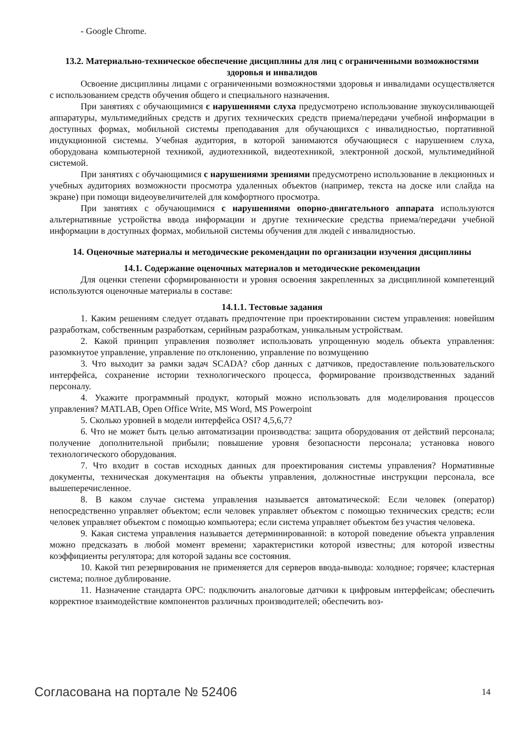- Google Chrome.
13.2. Материально-техническое обеспечение дисциплины для лиц с ограниченными возможностями здоровья и инвалидов
Освоение дисциплины лицами с ограниченными возможностями здоровья и инвалидами осуществляется с использованием средств обучения общего и специального назначения.
При занятиях с обучающимися с нарушениями слуха предусмотрено использование звукоусиливающей аппаратуры, мультимедийных средств и других технических средств приема/передачи учебной информации в доступных формах, мобильной системы преподавания для обучающихся с инвалидностью, портативной индукционной системы. Учебная аудитория, в которой занимаются обучающиеся с нарушением слуха, оборудована компьютерной техникой, аудиотехникой, видеотехникой, электронной доской, мультимедийной системой.
При занятиях с обучающимися с нарушениями зрениями предусмотрено использование в лекционных и учебных аудиториях возможности просмотра удаленных объектов (например, текста на доске или слайда на экране) при помощи видеоувеличителей для комфортного просмотра.
При занятиях с обучающимися с нарушениями опорно-двигательного аппарата используются альтернативные устройства ввода информации и другие технические средства приема/передачи учебной информации в доступных формах, мобильной системы обучения для людей с инвалидностью.
14. Оценочные материалы и методические рекомендации по организации изучения дисциплины
14.1. Содержание оценочных материалов и методические рекомендации
Для оценки степени сформированности и уровня освоения закрепленных за дисциплиной компетенций используются оценочные материалы в составе:
14.1.1. Тестовые задания
1. Каким решениям следует отдавать предпочтение при проектировании систем управления: новейшим разработкам, собственным разработкам, серийным разработкам, уникальным устройствам.
2. Какой принцип управления позволяет использовать упрощенную модель объекта управления: разомкнутое управление, управление по отклонению, управление по возмущению
3. Что выходит за рамки задач SCADA? сбор данных с датчиков, предоставление пользовательского интерфейса, сохранение истории технологического процесса, формирование производственных заданий персоналу.
4. Укажите программный продукт, который можно использовать для моделирования процессов управления? MATLAB, Open Office Write, MS Word, MS Powerpoint
5. Сколько уровней в модели интерфейса OSI? 4,5,6,7?
6. Что не может быть целью автоматизации производства: защита оборудования от действий персонала; получение дополнительной прибыли; повышение уровня безопасности персонала; установка нового технологического оборудования.
7. Что входит в состав исходных данных для проектирования системы управления? Нормативные документы, техническая документация на объекты управления, должностные инструкции персонала, все вышеперечисленное.
8. В каком случае система управления называется автоматической: Если человек (оператор) непосредственно управляет объектом; если человек управляет объектом с помощью технических средств; если человек управляет объектом с помощью компьютера; если система управляет объектом без участия человека.
9. Какая система управления называется детерминированной: в которой поведение объекта управления можно предсказать в любой момент времени; характеристики которой известны; для которой известны коэффициенты регулятора; для которой заданы все состояния.
10. Какой тип резервирования не применяется для серверов ввода-вывода: холодное; горячее; кластерная система; полное дублирование.
11. Назначение стандарта OPC: подключить аналоговые датчики к цифровым интерфейсам; обеспечить корректное взаимодействие компонентов различных производителей; обеспечить воз-
Согласована на портале № 52406 14